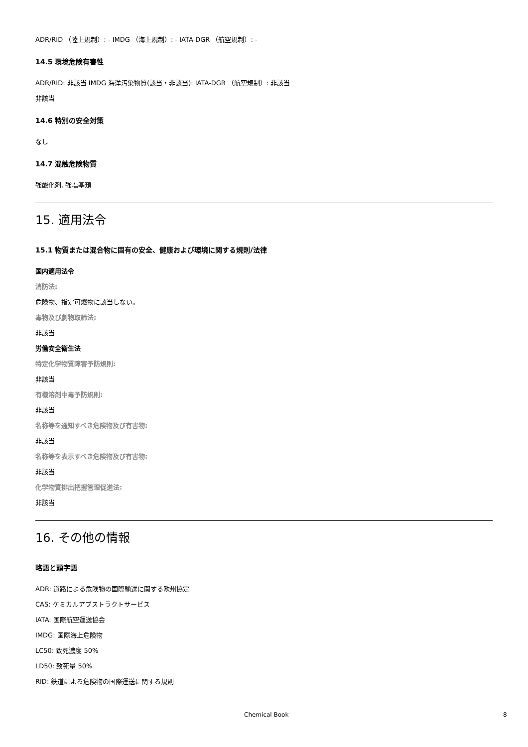ADR/RID （陸上規制）: - IMDG （海上規制）: - IATA-DGR （航空規制）: -
14.5 環境危険有害性
ADR/RID: 非該当 IMDG 海洋汚染物質(該当・非該当): IATA-DGR （航空規制）: 非該当
非該当
14.6 特別の安全対策
なし
14.7 混触危険物質
強酸化剤, 強塩基類
15. 適用法令
15.1 物質または混合物に固有の安全、健康および環境に関する規則/法律
国内適用法令
消防法:
危険物、指定可燃物に該当しない。
毒物及び劇物取締法:
非該当
労働安全衛生法
特定化学物質障害予防規則:
非該当
有機溶剤中毒予防規則:
非該当
名称等を通知すべき危険物及び有害物:
非該当
名称等を表示すべき危険物及び有害物:
非該当
化学物質排出把握管理促進法:
非該当
16. その他の情報
略語と頭字語
ADR: 道路による危険物の国際輸送に関する欧州協定
CAS: ケミカルアブストラクトサービス
IATA: 国際航空運送協会
IMDG: 国際海上危険物
LC50: 致死濃度 50%
LD50: 致死量 50%
RID: 鉄道による危険物の国際運送に関する規則
Chemical Book 8